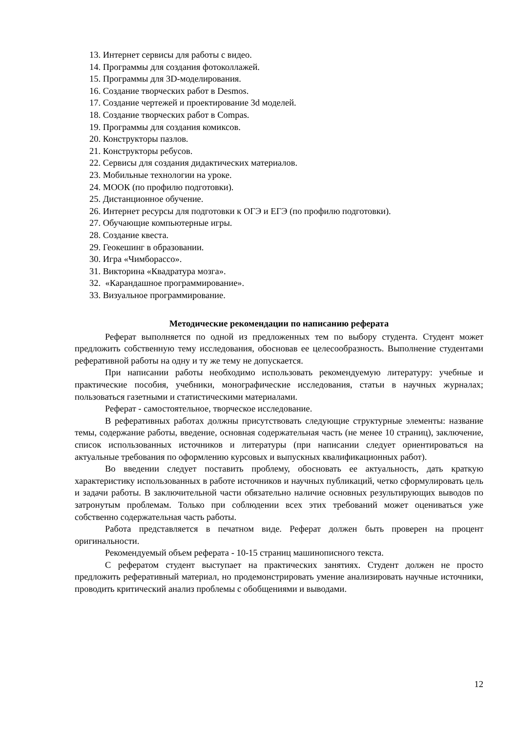13. Интернет сервисы для работы с видео.
14. Программы для создания фотоколлажей.
15. Программы для 3D-моделирования.
16. Создание творческих работ в Desmos.
17. Создание чертежей и проектирование 3d моделей.
18. Создание творческих работ в Compas.
19. Программы для создания комиксов.
20. Конструкторы пазлов.
21. Конструкторы ребусов.
22. Сервисы для создания дидактических материалов.
23. Мобильные технологии на уроке.
24. МООК (по профилю подготовки).
25. Дистанционное обучение.
26. Интернет ресурсы для подготовки к ОГЭ и ЕГЭ (по профилю подготовки).
27. Обучающие компьютерные игры.
28. Создание квеста.
29. Геокешинг в образовании.
30. Игра «Чимборассо».
31. Викторина «Квадратура мозга».
32. «Карандашное программирование».
33. Визуальное программирование.
Методические рекомендации по написанию реферата
Реферат выполняется по одной из предложенных тем по выбору студента. Студент может предложить собственную тему исследования, обосновав ее целесообразность. Выполнение студентами реферативной работы на одну и ту же тему не допускается.
При написании работы необходимо использовать рекомендуемую литературу: учебные и практические пособия, учебники, монографические исследования, статьи в научных журналах; пользоваться газетными и статистическими материалами.
Реферат - самостоятельное, творческое исследование.
В реферативных работах должны присутствовать следующие структурные элементы: название темы, содержание работы, введение, основная содержательная часть (не менее 10 страниц), заключение, список использованных источников и литературы (при написании следует ориентироваться на актуальные требования по оформлению курсовых и выпускных квалификационных работ).
Во введении следует поставить проблему, обосновать ее актуальность, дать краткую характеристику использованных в работе источников и научных публикаций, четко сформулировать цель и задачи работы. В заключительной части обязательно наличие основных результирующих выводов по затронутым проблемам. Только при соблюдении всех этих требований может оцениваться уже собственно содержательная часть работы.
Работа представляется в печатном виде. Реферат должен быть проверен на процент оригинальности.
Рекомендуемый объем реферата - 10-15 страниц машинописного текста.
С рефератом студент выступает на практических занятиях. Студент должен не просто предложить реферативный материал, но продемонстрировать умение анализировать научные источники, проводить критический анализ проблемы с обобщениями и выводами.
12